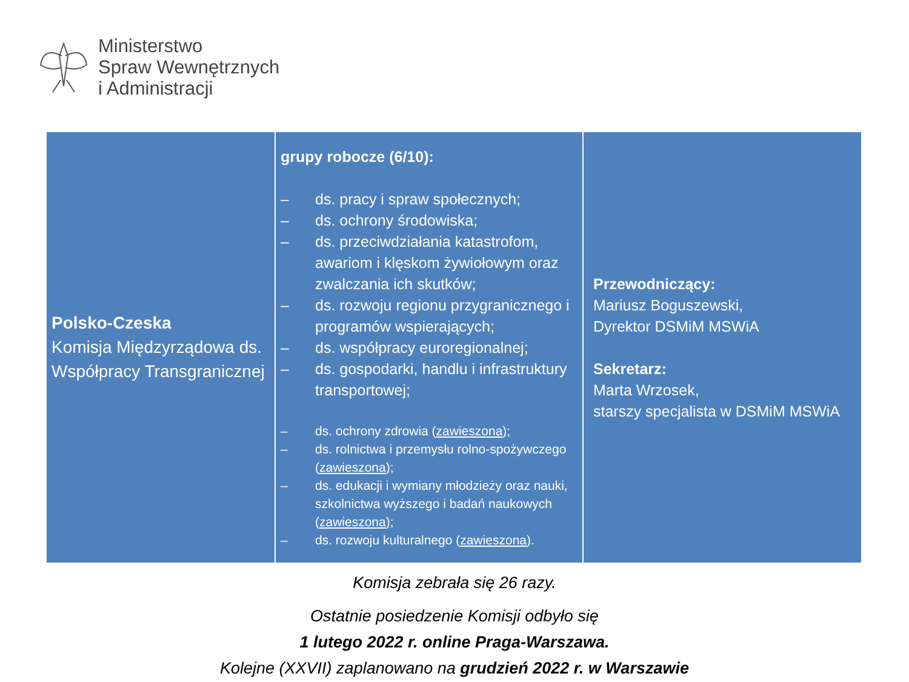Ministerstwo
Spraw Wewnętrznych
i Administracji
| Polsko-Czeska Komisja Międzyrządowa ds. Współpracy Transgranicznej | grupy robocze (6/10): – ds. pracy i spraw społecznych; – ds. ochrony środowiska; – ds. przeciwdziałania katastrofom, awariom i klęskom żywiołowym oraz zwalczania ich skutków; – ds. rozwoju regionu przygranicznego i programów wspierających; – ds. współpracy euroregionalnej; – ds. gospodarki, handlu i infrastruktury transportowej; – ds. ochrony zdrowia ( zawieszona ); – ds. rolnictwa i przemysłu rolno-spożywczego ( zawieszona ); – ds. edukacji i wymiany młodzieży oraz nauki, szkolnictwa wyższego i badań naukowych ( zawieszona ); – ds. rozwoju kulturalnego ( zawieszona ). | Przewodniczący: Mariusz Boguszewski, Dyrektor DSMiM MSWiA Sekretarz: Marta Wrzosek, starszy specjalista w DSMiM MSWiA |
Komisja zebrała się 26 razy.
Ostatnie posiedzenie Komisji odbyło się
1 lutego 2022 r. online Praga-Warszawa.
Kolejne (XXVII) zaplanowano na grudzień 2022 r. w Warszawie